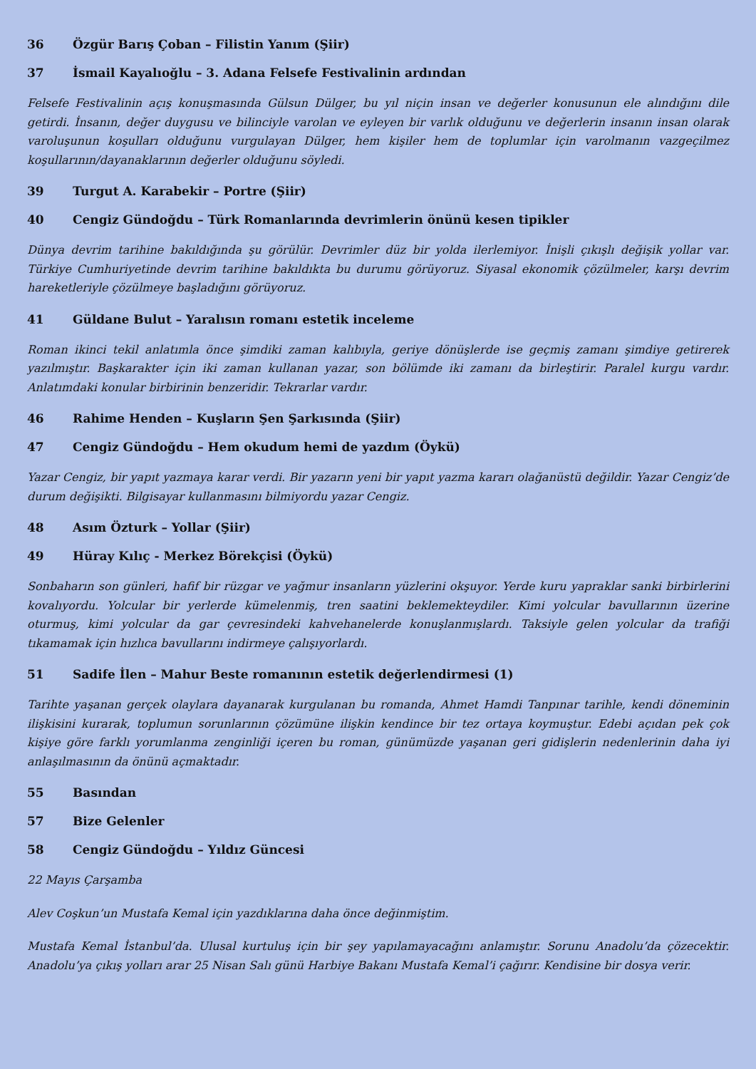36 Özgür Barış Çoban – Filistin Yanım (Şiir)
37 İsmail Kayalıoğlu – 3. Adana Felsefe Festivalinin ardından
Felsefe Festivalinin açış konuşmasında Gülsun Dülger, bu yıl niçin insan ve değerler konusunun ele alındığını dile getirdi. İnsanın, değer duygusu ve bilinciyle varolan ve eyleyen bir varlık olduğunu ve değerlerin insanın insan olarak varoluşunun koşulları olduğunu vurgulayan Dülger, hem kişiler hem de toplumlar için varolmanın vazgeçilmez koşullarının/dayanaklarının değerler olduğunu söyledi.
39 Turgut A. Karabekir – Portre (Şiir)
40 Cengiz Gündoğdu – Türk Romanlarında devrimlerin önünü kesen tipikler
Dünya devrim tarihine bakıldığında şu görülür. Devrimler düz bir yolda ilerlemiyor. İnişli çıkışlı değişik yollar var. Türkiye Cumhuriyetinde devrim tarihine bakıldıkta bu durumu görüyoruz. Siyasal ekonomik çözülmeler, karşı devrim hareketleriyle çözülmeye başladığını görüyoruz.
41 Güldane Bulut – Yaralısın romanı estetik inceleme
Roman ikinci tekil anlatımla önce şimdiki zaman kalıbıyla, geriye dönüşlerde ise geçmiş zamanı şimdiye getirerek yazılmıştır. Başkarakter için iki zaman kullanan yazar, son bölümde iki zamanı da birleştirir. Paralel kurgu vardır. Anlatımdaki konular birbirinin benzeridir. Tekrarlar vardır.
46 Rahime Henden – Kuşların Şen Şarkısında (Şiir)
47 Cengiz Gündoğdu – Hem okudum hemi de yazdım (Öykü)
Yazar Cengiz, bir yapıt yazmaya karar verdi. Bir yazarın yeni bir yapıt yazma kararı olağanüstü değildir. Yazar Cengiz’de durum değişikti. Bilgisayar kullanmasını bilmiyordu yazar Cengiz.
48 Asım Özturk – Yollar (Şiir)
49 Hüray Kılıç - Merkez Börekçisi (Öykü)
Sonbaharın son günleri, hafif bir rüzgar ve yağmur insanların yüzlerini okşuyor. Yerde kuru yapraklar sanki birbirlerini kovalıyordu. Yolcular bir yerlerde kümelenmiş, tren saatini beklemekteydiler. Kimi yolcular bavullarının üzerine oturmuş, kimi yolcular da gar çevresindeki kahvehanelerde konuşlanmışlardı. Taksiyle gelen yolcular da trafiği tıkamamak için hızlıca bavullarını indirmeye çalışıyorlardı.
51 Sadife İlen – Mahur Beste romanının estetik değerlendirmesi (1)
Tarihte yaşanan gerçek olaylara dayanarak kurgulanan bu romanda, Ahmet Hamdi Tanpınar tarihle, kendi döneminin ilişkisini kurarak, toplumun sorunlarının çözümüne ilişkin kendince bir tez ortaya koymuştur. Edebi açıdan pek çok kişiye göre farklı yorumlanma zenginliği içeren bu roman, günümüzde yaşanan geri gidişlerin nedenlerinin daha iyi anlaşılmasının da önünü açmaktadır.
55 Basından
57 Bize Gelenler
58 Cengiz Gündoğdu – Yıldız Güncesi
22 Mayıs Çarşamba
Alev Coşkun’un Mustafa Kemal için yazdıklarına daha önce değinmiştim.
Mustafa Kemal İstanbul’da. Ulusal kurtuluş için bir şey yapılamayacağını anlamıştır. Sorunu Anadolu’da çözecektir. Anadolu’ya çıkış yolları arar 25 Nisan Salı günü Harbiye Bakanı Mustafa Kemal’i çağırır. Kendisine bir dosya verir.